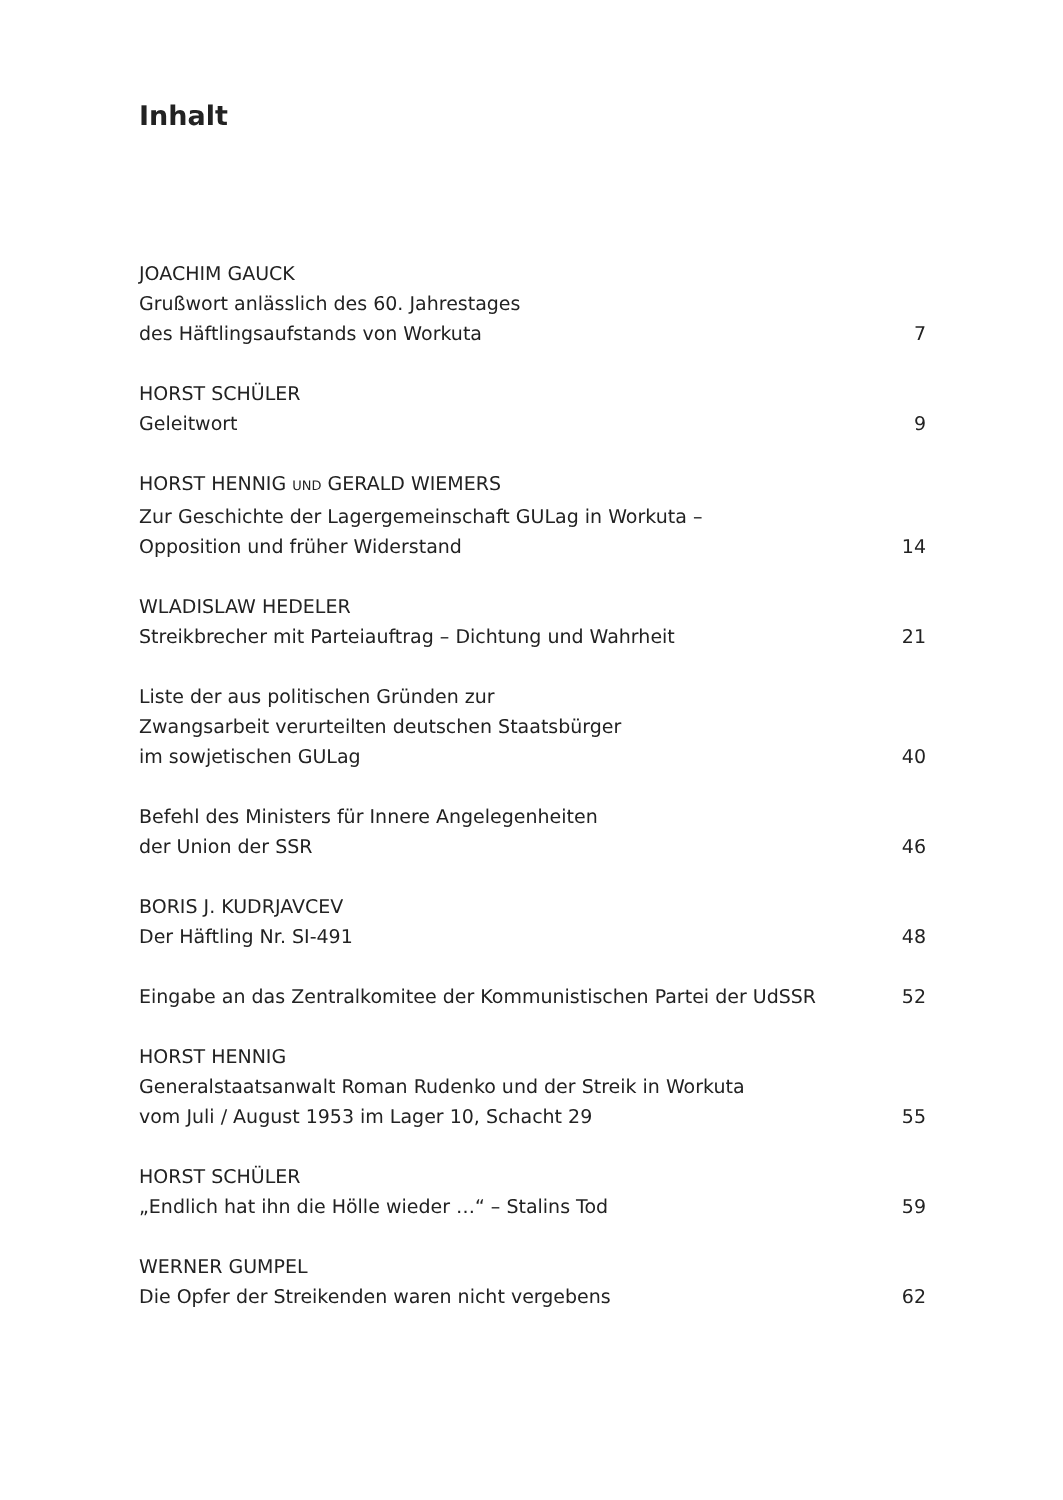Inhalt
JOACHIM GAUCK
Grußwort anlässlich des 60. Jahrestages
des Häftlingsaufstands von Workuta
7
HORST SCHÜLER
Geleitwort
9
HORST HENNIG UND GERALD WIEMERS
Zur Geschichte der Lagergemeinschaft GULag in Workuta –
Opposition und früher Widerstand
14
WLADISLAW HEDELER
Streikbrecher mit Parteiauftrag – Dichtung und Wahrheit
21
Liste der aus politischen Gründen zur
Zwangsarbeit verurteilten deutschen Staatsbürger
im sowjetischen GULag
40
Befehl des Ministers für Innere Angelegenheiten
der Union der SSR
46
BORIS J. KUDRJAVCEV
Der Häftling Nr. SI-491
48
Eingabe an das Zentralkomitee der Kommunistischen Partei der UdSSR
52
HORST HENNIG
Generalstaatsanwalt Roman Rudenko und der Streik in Workuta
vom Juli / August 1953 im Lager 10, Schacht 29
55
HORST SCHÜLER
„Endlich hat ihn die Hölle wieder …“ – Stalins Tod
59
WERNER GUMPEL
Die Opfer der Streikenden waren nicht vergebens
62